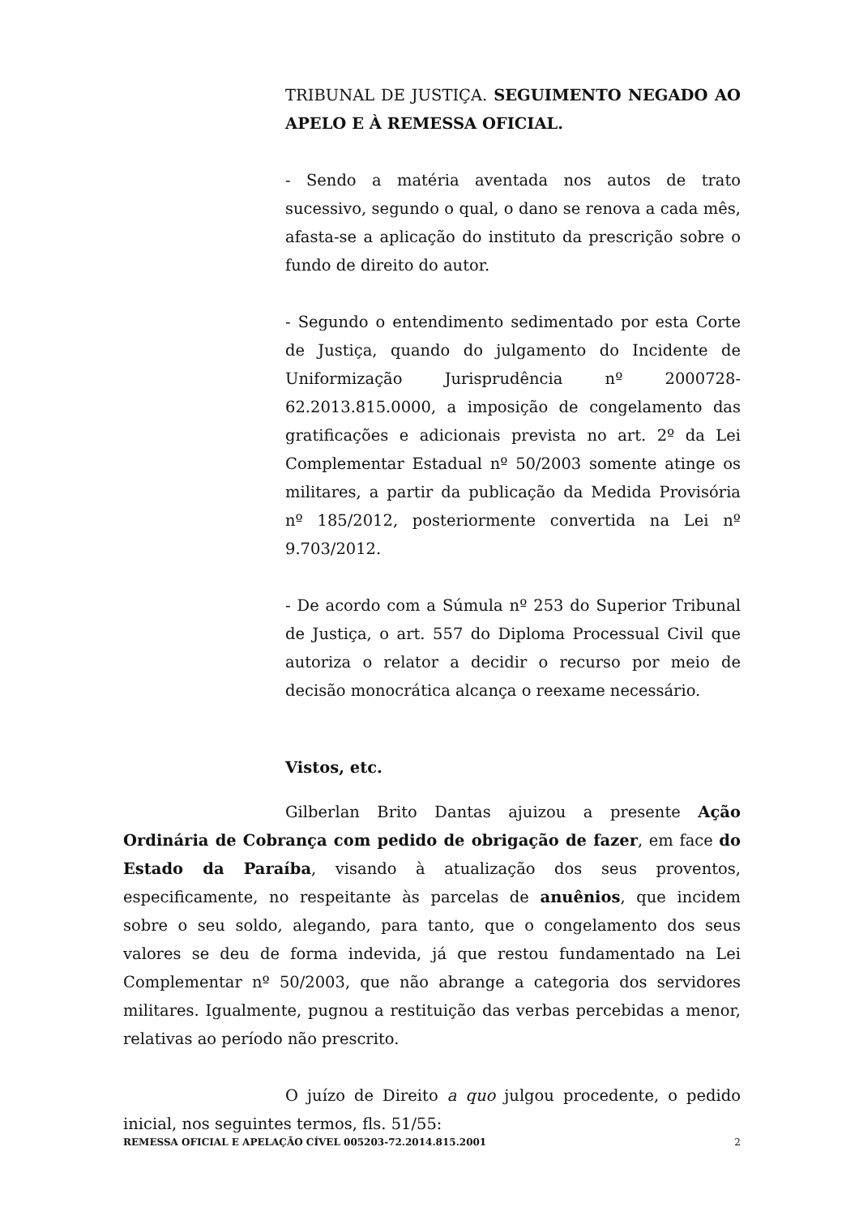TRIBUNAL DE JUSTIÇA. SEGUIMENTO NEGADO AO APELO E À REMESSA OFICIAL.
- Sendo a matéria aventada nos autos de trato sucessivo, segundo o qual, o dano se renova a cada mês, afasta-se a aplicação do instituto da prescrição sobre o fundo de direito do autor.
- Segundo o entendimento sedimentado por esta Corte de Justiça, quando do julgamento do Incidente de Uniformização Jurisprudência nº 2000728-62.2013.815.0000, a imposição de congelamento das gratificações e adicionais prevista no art. 2º da Lei Complementar Estadual nº 50/2003 somente atinge os militares, a partir da publicação da Medida Provisória nº 185/2012, posteriormente convertida na Lei nº 9.703/2012.
- De acordo com a Súmula nº 253 do Superior Tribunal de Justiça, o art. 557 do Diploma Processual Civil que autoriza o relator a decidir o recurso por meio de decisão monocrática alcança o reexame necessário.
Vistos, etc.
Gilberlan Brito Dantas ajuizou a presente Ação Ordinária de Cobrança com pedido de obrigação de fazer, em face do Estado da Paraíba, visando à atualização dos seus proventos, especificamente, no respeitante às parcelas de anuênios, que incidem sobre o seu soldo, alegando, para tanto, que o congelamento dos seus valores se deu de forma indevida, já que restou fundamentado na Lei Complementar nº 50/2003, que não abrange a categoria dos servidores militares. Igualmente, pugnou a restituição das verbas percebidas a menor, relativas ao período não prescrito.
O juízo de Direito a quo julgou procedente, o pedido inicial, nos seguintes termos, fls. 51/55:
REMESSA OFICIAL E APELAÇÃO CÍVEL 005203-72.2014.815.2001 2